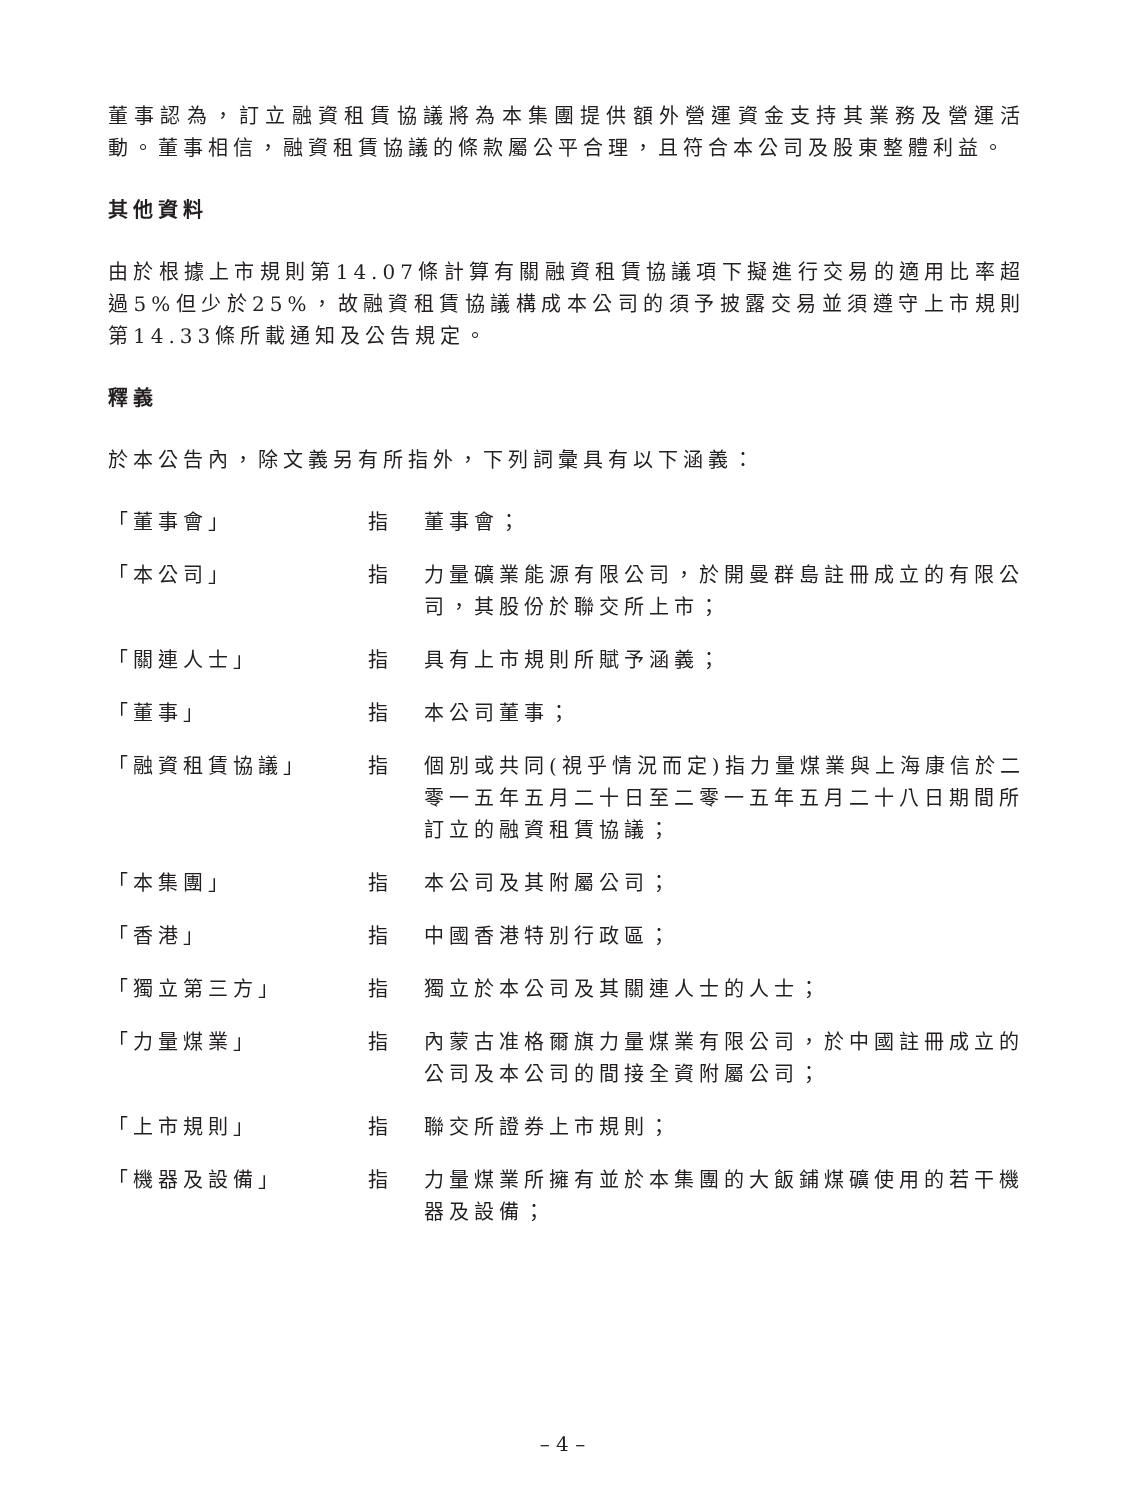董事認為，訂立融資租賃協議將為本集團提供額外營運資金支持其業務及營運活動。董事相信，融資租賃協議的條款屬公平合理，且符合本公司及股東整體利益。
其他資料
由於根據上市規則第14.07條計算有關融資租賃協議項下擬進行交易的適用比率超過5%但少於25%，故融資租賃協議構成本公司的須予披露交易並須遵守上市規則第14.33條所載通知及公告規定。
釋義
於本公告內，除文義另有所指外，下列詞彙具有以下涵義：
| 「董事會」 | 指 | 董事會； |
| 「本公司」 | 指 | 力量礦業能源有限公司，於開曼群島註冊成立的有限公司，其股份於聯交所上市； |
| 「關連人士」 | 指 | 具有上市規則所賦予涵義； |
| 「董事」 | 指 | 本公司董事； |
| 「融資租賃協議」 | 指 | 個別或共同(視乎情況而定)指力量煤業與上海康信於二零一五年五月二十日至二零一五年五月二十八日期間所訂立的融資租賃協議； |
| 「本集團」 | 指 | 本公司及其附屬公司； |
| 「香港」 | 指 | 中國香港特別行政區； |
| 「獨立第三方」 | 指 | 獨立於本公司及其關連人士的人士； |
| 「力量煤業」 | 指 | 內蒙古准格爾旗力量煤業有限公司，於中國註冊成立的公司及本公司的間接全資附屬公司； |
| 「上市規則」 | 指 | 聯交所證券上市規則； |
| 「機器及設備」 | 指 | 力量煤業所擁有並於本集團的大飯鋪煤礦使用的若干機器及設備； |
– 4 –